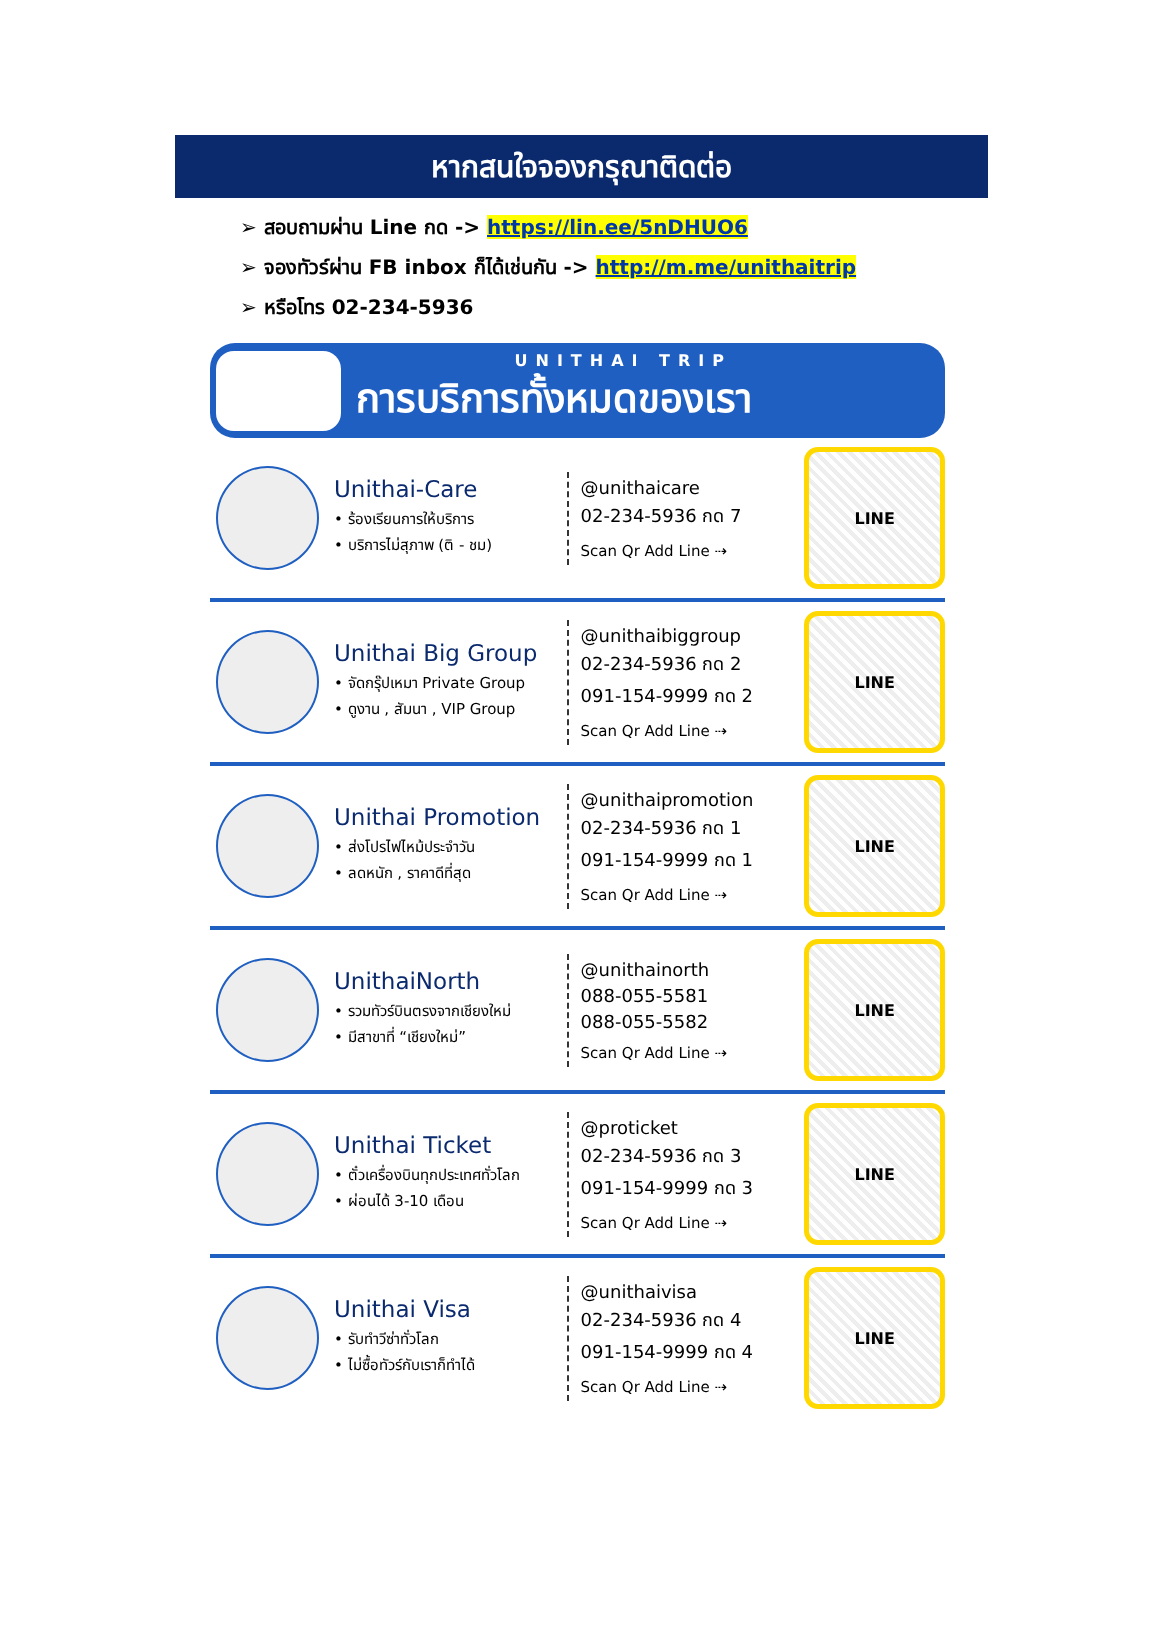หากสนใจจองกรุณาติดต่อ
➢ สอบถามผ่าน Line กด -> https://lin.ee/5nDHUO6
➢ จองทัวร์ผ่าน FB inbox ก็ได้เช่นกัน -> http://m.me/unithaitrip
➢ หรือโทร 02-234-5936
UNITHAI TRIP
การบริการทั้งหมดของเรา
Unithai-Care
• ร้องเรียนการให้บริการ
• บริการไม่สุภาพ (ติ - ชม)
@unithaicare
02-234-5936 กด 7
Scan Qr Add Line ⇢
LINE
Unithai Big Group
• จัดกรุ๊ปเหมา Private Group
• ดูงาน , สัมนา , VIP Group
@unithaibiggroup
02-234-5936 กด 2
091-154-9999 กด 2
Scan Qr Add Line ⇢
LINE
Unithai Promotion
• ส่งโปรไฟไหม้ประจำวัน
• ลดหนัก , ราคาดีที่สุด
@unithaipromotion
02-234-5936 กด 1
091-154-9999 กด 1
Scan Qr Add Line ⇢
LINE
UnithaiNorth
• รวมทัวร์บินตรงจากเชียงใหม่
• มีสาขาที่ “เชียงใหม่”
@unithainorth
088-055-5581
088-055-5582
Scan Qr Add Line ⇢
LINE
Unithai Ticket
• ตั๋วเครื่องบินทุกประเทศทั่วโลก
• ผ่อนได้ 3-10 เดือน
@proticket
02-234-5936 กด 3
091-154-9999 กด 3
Scan Qr Add Line ⇢
LINE
Unithai Visa
• รับทำวีซ่าทั่วโลก
• ไม่ซื้อทัวร์กับเราก็ทำได้
@unithaivisa
02-234-5936 กด 4
091-154-9999 กด 4
Scan Qr Add Line ⇢
LINE